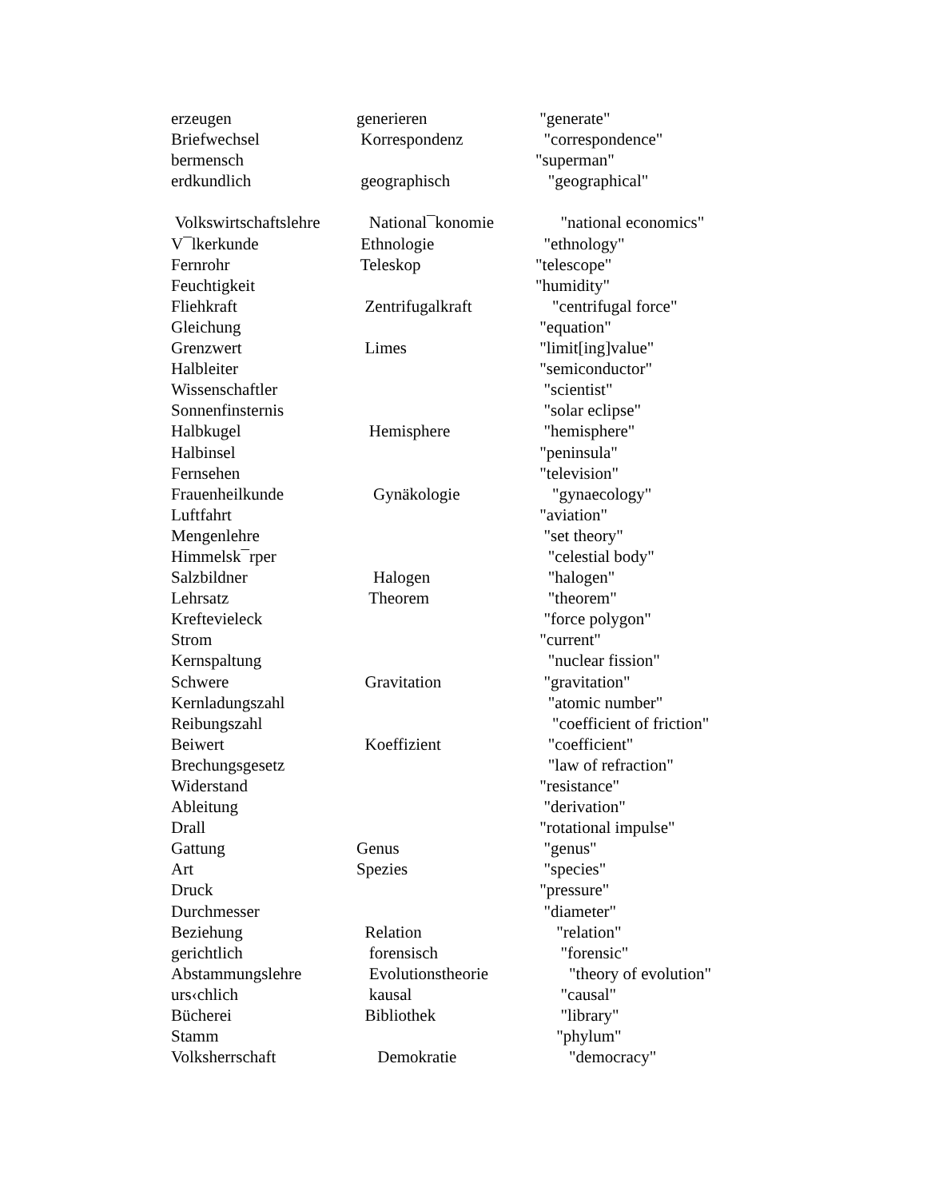| erzeugen | generieren | "generate" |
| Briefwechsel | Korrespondenz | "correspondence" |
| bermensch | | "superman" |
| erdkundlich | geographisch | "geographical" |
| Volkswirtschaftslehre | National¯konomie | "national economics" |
| V¯lkerkunde | Ethnologie | "ethnology" |
| Fernrohr | Teleskop | "telescope" |
| Feuchtigkeit | | "humidity" |
| Fliehkraft | Zentrifugalkraft | "centrifugal force" |
| Gleichung | | "equation" |
| Grenzwert | Limes | "limit[ing]value" |
| Halbleiter | | "semiconductor" |
| Wissenschaftler | | "scientist" |
| Sonnenfinsternis | | "solar eclipse" |
| Halbkugel | Hemisphere | "hemisphere" |
| Halbinsel | | "peninsula" |
| Fernsehen | | "television" |
| Frauenheilkunde | Gynäkologie | "gynaecology" |
| Luftfahrt | | "aviation" |
| Mengenlehre | | "set theory" |
| Himmelsk¯rper | | "celestial body" |
| Salzbildner | Halogen | "halogen" |
| Lehrsatz | Theorem | "theorem" |
| Kreftevieleck | | "force polygon" |
| Strom | | "current" |
| Kernspaltung | | "nuclear fission" |
| Schwere | Gravitation | "gravitation" |
| Kernladungszahl | | "atomic number" |
| Reibungszahl | | "coefficient of friction" |
| Beiwert | Koeffizient | "coefficient" |
| Brechungsgesetz | | "law of refraction" |
| Widerstand | | "resistance" |
| Ableitung | | "derivation" |
| Drall | | "rotational impulse" |
| Gattung | Genus | "genus" |
| Art | Spezies | "species" |
| Druck | | "pressure" |
| Durchmesser | | "diameter" |
| Beziehung | Relation | "relation" |
| gerichtlich | forensisch | "forensic" |
| Abstammungslehre | Evolutionstheorie | "theory of evolution" |
| urs‹chlich | kausal | "causal" |
| Bücherei | Bibliothek | "library" |
| Stamm | | "phylum" |
| Volksherrschaft | Demokratie | "democracy" |